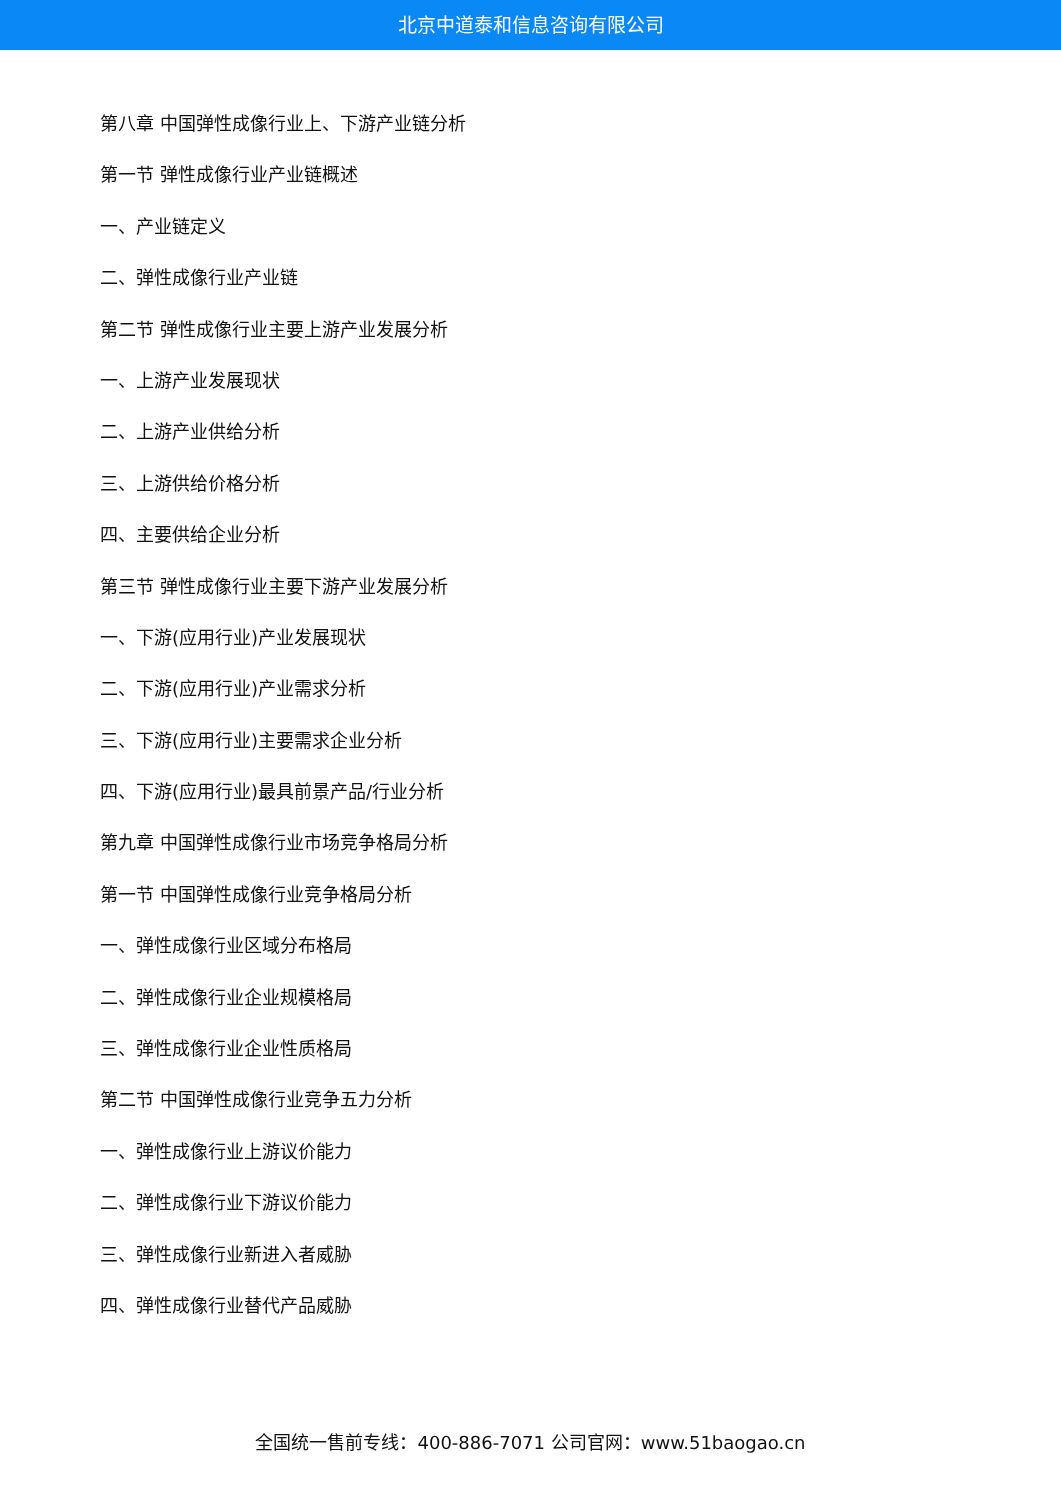北京中道泰和信息咨询有限公司
第八章 中国弹性成像行业上、下游产业链分析
第一节 弹性成像行业产业链概述
一、产业链定义
二、弹性成像行业产业链
第二节 弹性成像行业主要上游产业发展分析
一、上游产业发展现状
二、上游产业供给分析
三、上游供给价格分析
四、主要供给企业分析
第三节 弹性成像行业主要下游产业发展分析
一、下游(应用行业)产业发展现状
二、下游(应用行业)产业需求分析
三、下游(应用行业)主要需求企业分析
四、下游(应用行业)最具前景产品/行业分析
第九章 中国弹性成像行业市场竞争格局分析
第一节 中国弹性成像行业竞争格局分析
一、弹性成像行业区域分布格局
二、弹性成像行业企业规模格局
三、弹性成像行业企业性质格局
第二节 中国弹性成像行业竞争五力分析
一、弹性成像行业上游议价能力
二、弹性成像行业下游议价能力
三、弹性成像行业新进入者威胁
四、弹性成像行业替代产品威胁
全国统一售前专线：400-886-7071 公司官网：www.51baogao.cn